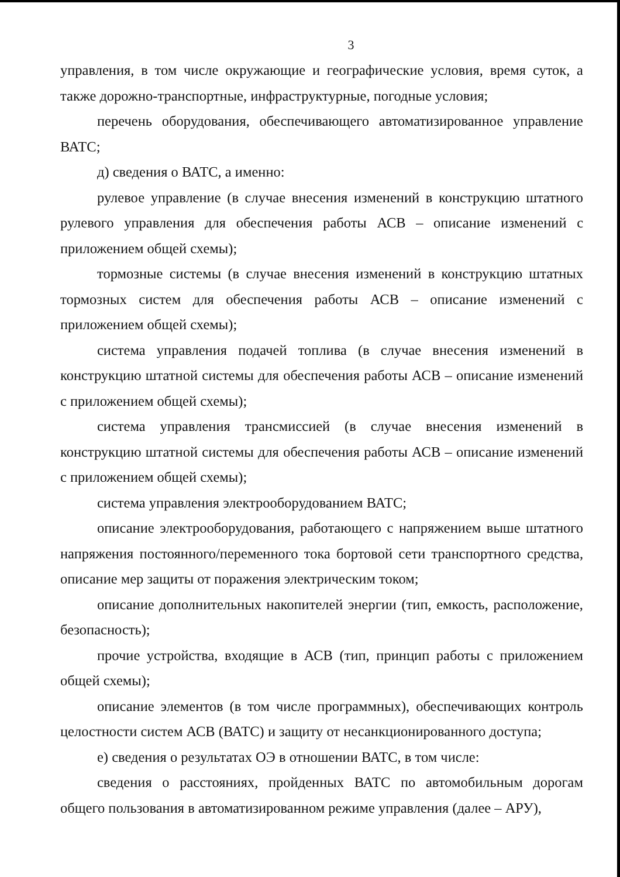3
управления, в том числе окружающие и географические условия, время суток, а также дорожно-транспортные, инфраструктурные, погодные условия;
перечень оборудования, обеспечивающего автоматизированное управление ВАТС;
д) сведения о ВАТС, а именно:
рулевое управление (в случае внесения изменений в конструкцию штатного рулевого управления для обеспечения работы АСВ – описание изменений с приложением общей схемы);
тормозные системы (в случае внесения изменений в конструкцию штатных тормозных систем для обеспечения работы АСВ – описание изменений с приложением общей схемы);
система управления подачей топлива (в случае внесения изменений в конструкцию штатной системы для обеспечения работы АСВ – описание изменений с приложением общей схемы);
система управления трансмиссией (в случае внесения изменений в конструкцию штатной системы для обеспечения работы АСВ – описание изменений с приложением общей схемы);
система управления электрооборудованием ВАТС;
описание электрооборудования, работающего с напряжением выше штатного напряжения постоянного/переменного тока бортовой сети транспортного средства, описание мер защиты от поражения электрическим током;
описание дополнительных накопителей энергии (тип, емкость, расположение, безопасность);
прочие устройства, входящие в АСВ (тип, принцип работы с приложением общей схемы);
описание элементов (в том числе программных), обеспечивающих контроль целостности систем АСВ (ВАТС) и защиту от несанкционированного доступа;
е) сведения о результатах ОЭ в отношении ВАТС, в том числе:
сведения о расстояниях, пройденных ВАТС по автомобильным дорогам общего пользования в автоматизированном режиме управления (далее – АРУ),